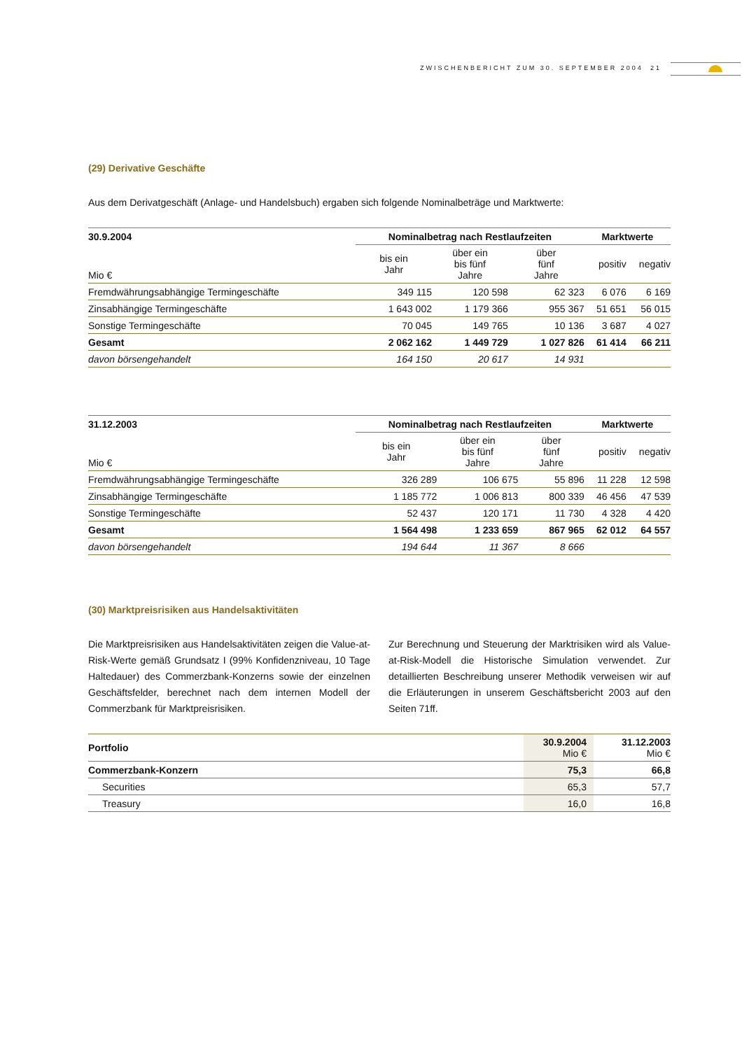ZWISCHENBERICHT ZUM 30. SEPTEMBER 2004 21
(29) Derivative Geschäfte
Aus dem Derivatgeschäft (Anlage- und Handelsbuch) ergaben sich folgende Nominalbeträge und Marktwerte:
| 30.9.2004 | Nominalbetrag nach Restlaufzeiten | | | Marktwerte | |
| --- | --- | --- | --- | --- | --- |
| Mio € | bis ein Jahr | über ein bis fünf Jahre | über fünf Jahre | positiv | negativ |
| Fremdwährungsabhängige Termingeschäfte | 349 115 | 120 598 | 62 323 | 6 076 | 6 169 |
| Zinsabhängige Termingeschäfte | 1 643 002 | 1 179 366 | 955 367 | 51 651 | 56 015 |
| Sonstige Termingeschäfte | 70 045 | 149 765 | 10 136 | 3 687 | 4 027 |
| Gesamt | 2 062 162 | 1 449 729 | 1 027 826 | 61 414 | 66 211 |
| davon börsengehandelt | 164 150 | 20 617 | 14 931 | | |
| 31.12.2003 | Nominalbetrag nach Restlaufzeiten | | | Marktwerte | |
| --- | --- | --- | --- | --- | --- |
| Mio € | bis ein Jahr | über ein bis fünf Jahre | über fünf Jahre | positiv | negativ |
| Fremdwährungsabhängige Termingeschäfte | 326 289 | 106 675 | 55 896 | 11 228 | 12 598 |
| Zinsabhängige Termingeschäfte | 1 185 772 | 1 006 813 | 800 339 | 46 456 | 47 539 |
| Sonstige Termingeschäfte | 52 437 | 120 171 | 11 730 | 4 328 | 4 420 |
| Gesamt | 1 564 498 | 1 233 659 | 867 965 | 62 012 | 64 557 |
| davon börsengehandelt | 194 644 | 11 367 | 8 666 | | |
(30) Marktpreisrisiken aus Handelsaktivitäten
Die Marktpreisrisiken aus Handelsaktivitäten zeigen die Value-at-Risk-Werte gemäß Grundsatz I (99% Konfidenzniveau, 10 Tage Haltedauer) des Commerzbank-Konzerns sowie der einzelnen Geschäftsfelder, berechnet nach dem internen Modell der Commerzbank für Marktpreisrisiken.
Zur Berechnung und Steuerung der Marktrisiken wird als Value-at-Risk-Modell die Historische Simulation verwendet. Zur detaillierten Beschreibung unserer Methodik verweisen wir auf die Erläuterungen in unserem Geschäftsbericht 2003 auf den Seiten 71ff.
| Portfolio | 30.9.2004 Mio € | 31.12.2003 Mio € |
| Commerzbank-Konzern | 75,3 | 66,8 |
| Securities | 65,3 | 57,7 |
| Treasury | 16,0 | 16,8 |